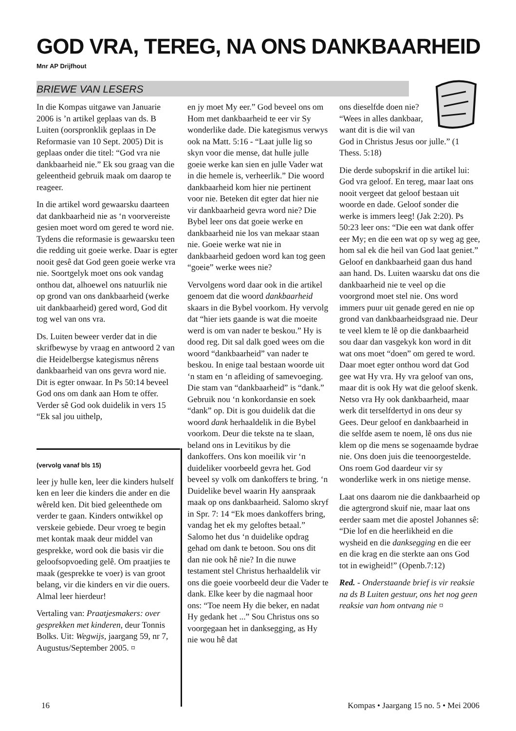GOD VRA, TEREG, NA ONS DANKBAARHEID
Mnr AP Drijfhout
BRIEWE VAN LESERS
In die Kompas uitgawe van Januarie 2006 is ’n artikel geplaas van ds. B Luiten (oorspronklik geplaas in De Reformasie van 10 Sept. 2005) Dit is geplaas onder die titel: “God vra nie dankbaarheid nie.” Ek sou graag van die geleentheid gebruik maak om daarop te reageer.
In die artikel word gewaarsku daarteen dat dankbaarheid nie as ‘n voorvereiste gesien moet word om gered te word nie. Tydens die reformasie is gewaarsku teen die redding uit goeie werke. Daar is egter nooit gesê dat God geen goeie werke vra nie. Soortgelyk moet ons ook vandag onthou dat, alhoewel ons natuurlik nie op grond van ons dankbaarheid (werke uit dankbaarheid) gered word, God dit tog wel van ons vra.
Ds. Luiten beweer verder dat in die skrifbewyse by vraag en antwoord 2 van die Heidelbergse kategismus nêrens dankbaarheid van ons gevra word nie. Dit is egter onwaar. In Ps 50:14 beveel God ons om dank aan Hom te offer. Verder sê God ook duidelik in vers 15 “Ek sal jou uithelp,
(vervolg vanaf bls 15)
leer jy hulle ken, leer die kinders hulself ken en leer die kinders die ander en die wêreld ken. Dit bied geleenthede om verder te gaan. Kinders ontwikkel op verskeie gebiede. Deur vroeg te begin met kontak maak deur middel van gesprekke, word ook die basis vir die geloofsopvoeding gelê. Om praatjies te maak (gesprekke te voer) is van groot belang, vir die kinders en vir die ouers. Almal leer hierdeur!
Vertaling van: Praatjesmakers: over gesprekken met kinderen, deur Tonnis Bolks. Uit: Wegwijs, jaargang 59, nr 7, Augustus/September 2005. ¤
en jy moet My eer.” God beveel ons om Hom met dankbaarheid te eer vir Sy wonderlike dade. Die kategismus verwys ook na Matt. 5:16 - “Laat julle lig so skyn voor die mense, dat hulle julle goeie werke kan sien en julle Vader wat in die hemele is, verheerlik.” Die woord dankbaarheid kom hier nie pertinent voor nie. Beteken dit egter dat hier nie vir dankbaarheid gevra word nie? Die Bybel leer ons dat goeie werke en dankbaarheid nie los van mekaar staan nie. Goeie werke wat nie in dankbaarheid gedoen word kan tog geen “goeie” werke wees nie?
Vervolgens word daar ook in die artikel genoem dat die woord dankbaarheid skaars in die Bybel voorkom. Hy vervolg dat “hier iets gaande is wat die moeite werd is om van nader te beskou.” Hy is dood reg. Dit sal dalk goed wees om die woord “dankbaarheid” van nader te beskou. In enige taal bestaan woorde uit ‘n stam en ‘n afleiding of samevoeging. Die stam van “dankbaarheid” is “dank.” Gebruik nou ‘n konkordansie en soek “dank” op. Dit is gou duidelik dat die woord dank herhaaldelik in die Bybel voorkom. Deur die tekste na te slaan, beland ons in Levitikus by die dankoffers. Ons kon moeilik vir ‘n duideliker voorbeeld gevra het. God beveel sy volk om dankoffers te bring. ‘n Duidelike bevel waarin Hy aanspraak maak op ons dankbaarheid. Salomo skryf in Spr. 7: 14 “Ek moes dankoffers bring, vandag het ek my geloftes betaal.” Salomo het dus ‘n duidelike opdrag gehad om dank te betoon. Sou ons dit dan nie ook hê nie? In die nuwe testament stel Christus herhaaldelik vir ons die goeie voorbeeld deur die Vader te dank. Elke keer by die nagmaal hoor ons: “Toe neem Hy die beker, en nadat Hy gedank het ...” Sou Christus ons so voorgegaan het in danksegging, as Hy nie wou hê dat
ons dieselfde doen nie? “Wees in alles dankbaar, want dit is die wil van God in Christus Jesus oor julle.” (1 Thess. 5:18)
Die derde subopskrif in die artikel lui: God vra geloof. En tereg, maar laat ons nooit vergeet dat geloof bestaan uit woorde en dade. Geloof sonder die werke is immers leeg! (Jak 2:20). Ps 50:23 leer ons: “Die een wat dank offer eer My; en die een wat op sy weg ag gee, hom sal ek die heil van God laat geniet.” Geloof en dankbaarheid gaan dus hand aan hand. Ds. Luiten waarsku dat ons die dankbaarheid nie te veel op die voorgrond moet stel nie. Ons word immers puur uit genade gered en nie op grond van dankbaarheidsgraad nie. Deur te veel klem te lê op die dankbaarheid sou daar dan vasgekyk kon word in dit wat ons moet “doen” om gered te word. Daar moet egter onthou word dat God gee wat Hy vra. Hy vra geloof van ons, maar dit is ook Hy wat die geloof skenk. Netso vra Hy ook dankbaarheid, maar werk dit terselfdertyd in ons deur sy Gees. Deur geloof en dankbaarheid in die selfde asem te noem, lê ons dus nie klem op die mens se sogenaamde bydrae nie. Ons doen juis die teenoorgestelde. Ons roem God daardeur vir sy wonderlike werk in ons nietige mense.
Laat ons daarom nie die dankbaarheid op die agtergrond skuif nie, maar laat ons eerder saam met die apostel Johannes sê: “Die lof en die heerlikheid en die wysheid en die danksegging en die eer en die krag en die sterkte aan ons God tot in ewigheid!” (Openb.7:12)
Red. - Onderstaande brief is vir reaksie na ds B Luiten gestuur, ons het nog geen reaksie van hom ontvang nie ¤
16
Kompas • Jaargang 15 no. 5 • Mei 2006